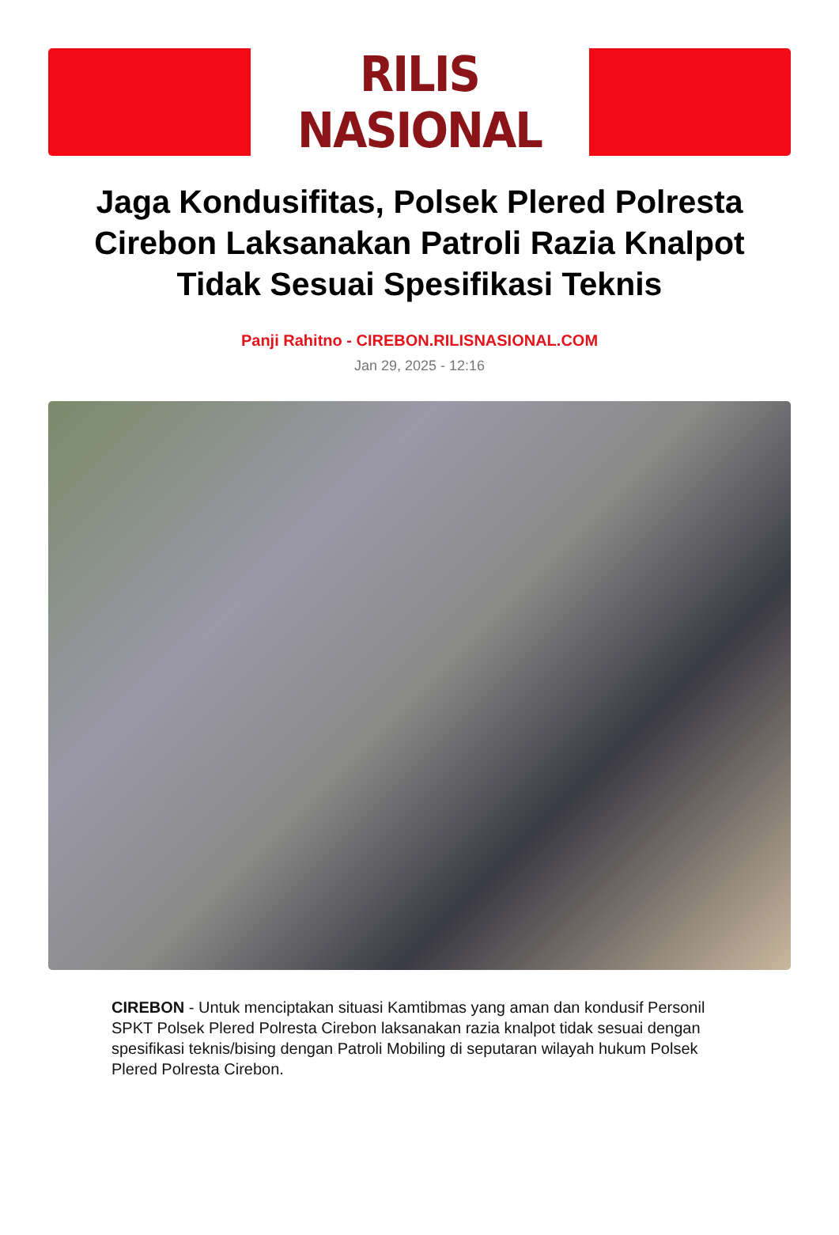RILIS NASIONAL
Jaga Kondusifitas, Polsek Plered Polresta Cirebon Laksanakan Patroli Razia Knalpot Tidak Sesuai Spesifikasi Teknis
Panji Rahitno - CIREBON.RILISNASIONAL.COM
Jan 29, 2025 - 12:16
CIREBON - Untuk menciptakan situasi Kamtibmas yang aman dan kondusif Personil SPKT Polsek Plered Polresta Cirebon laksanakan razia knalpot tidak sesuai dengan spesifikasi teknis/bising dengan Patroli Mobiling di seputaran wilayah hukum Polsek Plered Polresta Cirebon.